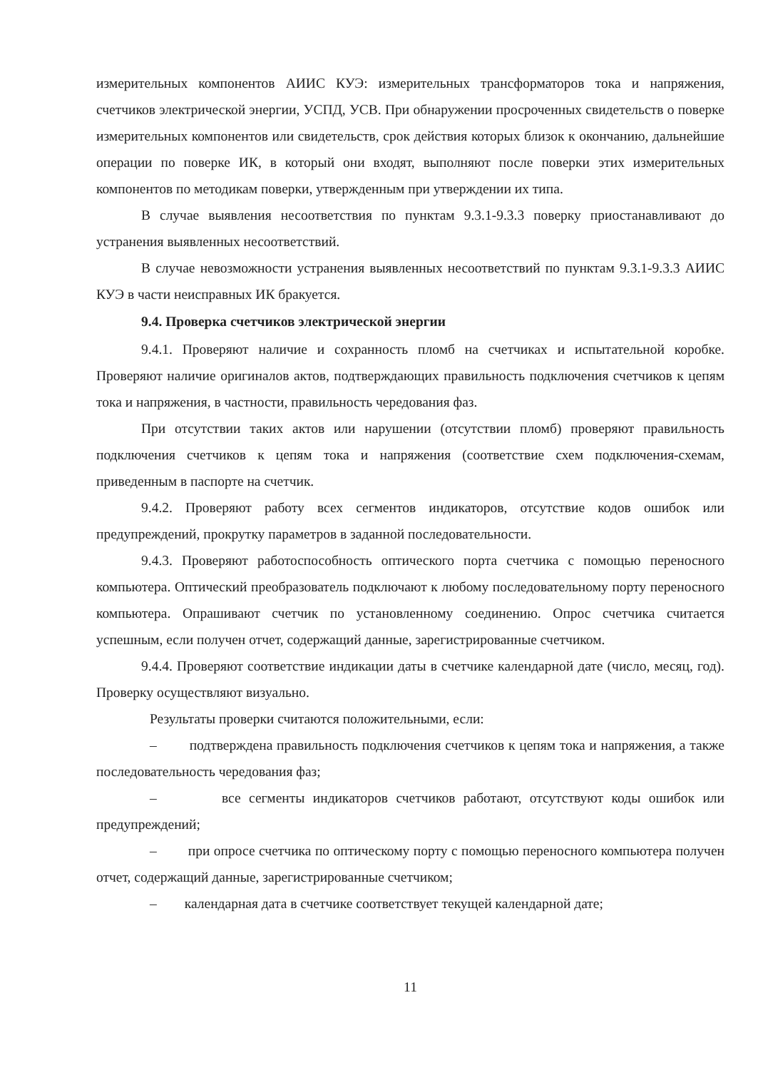измерительных компонентов АИИС КУЭ: измерительных трансформаторов тока и напряжения, счетчиков электрической энергии, УСПД, УСВ. При обнаружении просроченных свидетельств о поверке измерительных компонентов или свидетельств, срок действия которых близок к окончанию, дальнейшие операции по поверке ИК, в который они входят, выполняют после поверки этих измерительных компонентов по методикам поверки, утвержденным при утверждении их типа.
В случае выявления несоответствия по пунктам 9.3.1-9.3.3 поверку приостанавливают до устранения выявленных несоответствий.
В случае невозможности устранения выявленных несоответствий по пунктам 9.3.1-9.3.3 АИИС КУЭ в части неисправных ИК бракуется.
9.4. Проверка счетчиков электрической энергии
9.4.1. Проверяют наличие и сохранность пломб на счетчиках и испытательной коробке. Проверяют наличие оригиналов актов, подтверждающих правильность подключения счетчиков к цепям тока и напряжения, в частности, правильность чередования фаз.
При отсутствии таких актов или нарушении (отсутствии пломб) проверяют правильность подключения счетчиков к цепям тока и напряжения (соответствие схем подключения-схемам, приведенным в паспорте на счетчик.
9.4.2. Проверяют работу всех сегментов индикаторов, отсутствие кодов ошибок или предупреждений, прокрутку параметров в заданной последовательности.
9.4.3. Проверяют работоспособность оптического порта счетчика с помощью переносного компьютера. Оптический преобразователь подключают к любому последовательному порту переносного компьютера. Опрашивают счетчик по установленному соединению. Опрос счетчика считается успешным, если получен отчет, содержащий данные, зарегистрированные счетчиком.
9.4.4. Проверяют соответствие индикации даты в счетчике календарной дате (число, месяц, год). Проверку осуществляют визуально.
Результаты проверки считаются положительными, если:
– подтверждена правильность подключения счетчиков к цепям тока и напряжения, а также последовательность чередования фаз;
– все сегменты индикаторов счетчиков работают, отсутствуют коды ошибок или предупреждений;
– при опросе счетчика по оптическому порту с помощью переносного компьютера получен отчет, содержащий данные, зарегистрированные счетчиком;
– календарная дата в счетчике соответствует текущей календарной дате;
11